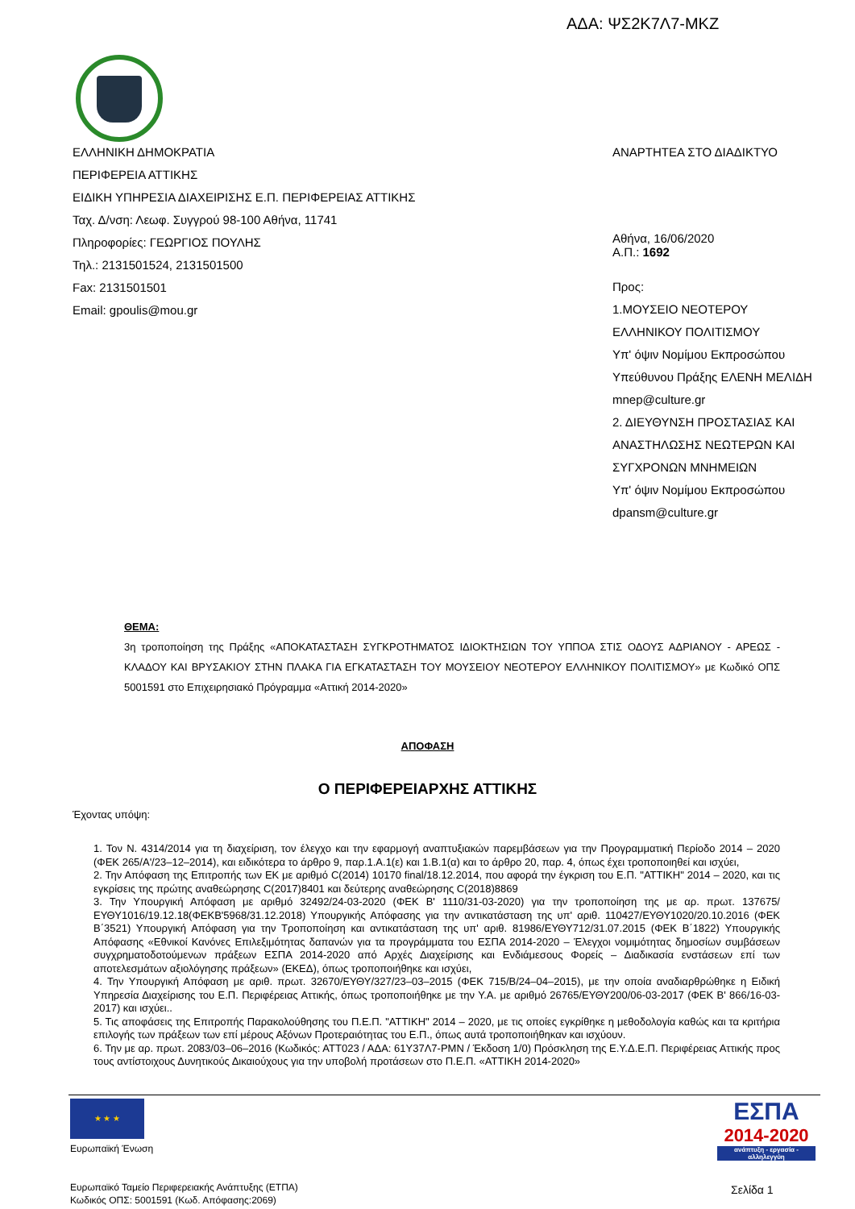ΑΔΑ: ΨΣ2Κ7Λ7-ΜΚΖ
ΕΛΛΗΝΙΚΗ ΔΗΜΟΚΡΑΤΙΑ
ΠΕΡΙΦΕΡΕΙΑ ΑΤΤΙΚΗΣ
ΕΙΔΙΚΗ ΥΠΗΡΕΣΙΑ ΔΙΑΧΕΙΡΙΣΗΣ Ε.Π. ΠΕΡΙΦΕΡΕΙΑΣ ΑΤΤΙΚΗΣ
Ταχ. Δ/νση: Λεωφ. Συγγρού 98-100 Αθήνα, 11741
Πληροφορίες: ΓΕΩΡΓΙΟΣ ΠΟΥΛΗΣ
Τηλ.: 2131501524, 2131501500
Fax: 2131501501
Email: gpoulis@mou.gr
ΑΝΑΡΤΗΤΕΑ ΣΤΟ ΔΙΑΔΙΚΤΥΟ
Αθήνα, 16/06/2020
Α.Π.: 1692
Προς:
1.ΜΟΥΣΕΙΟ ΝΕΟΤΕΡΟΥ
ΕΛΛΗΝΙΚΟΥ ΠΟΛΙΤΙΣΜΟΥ
Υπ' όψιν Νομίμου Εκπροσώπου
Υπεύθυνου Πράξης ΕΛΕΝΗ ΜΕΛΙΔΗ
mnep@culture.gr
2. ΔΙΕΥΘΥΝΣΗ ΠΡΟΣΤΑΣΙΑΣ ΚΑΙ
ΑΝΑΣΤΗΛΩΣΗΣ ΝΕΩΤΕΡΩΝ ΚΑΙ
ΣΥΓΧΡΟΝΩΝ ΜΝΗΜΕΙΩΝ
Υπ' όψιν Νομίμου Εκπροσώπου
dpansm@culture.gr
ΘΕΜΑ:
3η τροποποίηση της Πράξης «ΑΠΟΚΑΤΑΣΤΑΣΗ ΣΥΓΚΡΟΤΗΜΑΤΟΣ ΙΔΙΟΚΤΗΣΙΩΝ ΤΟΥ ΥΠΠΟΑ ΣΤΙΣ ΟΔΟΥΣ ΑΔΡΙΑΝΟΥ - ΑΡΕΩΣ - ΚΛΑΔΟΥ ΚΑΙ ΒΡΥΣΑΚΙΟΥ ΣΤΗΝ ΠΛΑΚΑ ΓΙΑ ΕΓΚΑΤΑΣΤΑΣΗ ΤΟΥ ΜΟΥΣΕΙΟΥ ΝΕΟΤΕΡΟΥ ΕΛΛΗΝΙΚΟΥ ΠΟΛΙΤΙΣΜΟΥ» με Κωδικό ΟΠΣ 5001591 στο Επιχειρησιακό Πρόγραμμα «Αττική 2014-2020»
ΑΠΟΦΑΣΗ
Ο ΠΕΡΙΦΕΡΕΙΑΡΧΗΣ ΑΤΤΙΚΗΣ
Έχοντας υπόψη:
1. Τον Ν. 4314/2014 για τη διαχείριση, τον έλεγχο και την εφαρμογή αναπτυξιακών παρεμβάσεων για την Προγραμματική Περίοδο 2014 – 2020 (ΦΕΚ 265/Α'/23–12–2014), και ειδικότερα το άρθρο 9, παρ.1.Α.1(ε) και 1.Β.1(α) και το άρθρο 20, παρ. 4, όπως έχει τροποποιηθεί και ισχύει,
2. Την Απόφαση της Επιτροπής των ΕΚ με αριθμό C(2014) 10170 final/18.12.2014, που αφορά την έγκριση του Ε.Π. "ΑΤΤΙΚΗ" 2014 – 2020, και τις εγκρίσεις της πρώτης αναθεώρησης C(2017)8401 και δεύτερης αναθεώρησης C(2018)8869
3. Την Υπουργική Απόφαση με αριθμό 32492/24-03-2020 (ΦΕΚ Β' 1110/31-03-2020) για την τροποποίηση της με αρ. πρωτ. 137675/ΕΥΘΥ1016/19.12.18(ΦΕΚΒ'5968/31.12.2018) Υπουργικής Απόφασης για την αντικατάσταση της υπ' αριθ. 110427/ΕΥΘΥ1020/20.10.2016 (ΦΕΚ Β΄3521) Υπουργική Απόφαση για την Τροποποίηση και αντικατάσταση της υπ' αριθ. 81986/ΕΥΘΥ712/31.07.2015 (ΦΕΚ Β΄1822) Υπουργικής Απόφασης «Εθνικοί Κανόνες Επιλεξιμότητας δαπανών για τα προγράμματα του ΕΣΠΑ 2014-2020 – Έλεγχοι νομιμότητας δημοσίων συμβάσεων συγχρηματοδοτούμενων πράξεων ΕΣΠΑ 2014-2020 από Αρχές Διαχείρισης και Ενδιάμεσους Φορείς – Διαδικασία ενστάσεων επί των αποτελεσμάτων αξιολόγησης πράξεων» (ΕΚΕΔ), όπως τροποποιήθηκε και ισχύει,
4. Την Υπουργική Απόφαση με αριθ. πρωτ. 32670/ΕΥΘΥ/327/23–03–2015 (ΦΕΚ 715/Β/24–04–2015), με την οποία αναδιαρθρώθηκε η Ειδική Υπηρεσία Διαχείρισης του Ε.Π. Περιφέρειας Αττικής, όπως τροποποιήθηκε με την Υ.Α. με αριθμό 26765/ΕΥΘΥ200/06-03-2017 (ΦΕΚ Β' 866/16-03-2017) και ισχύει..
5. Τις αποφάσεις της Επιτροπής Παρακολούθησης του Π.Ε.Π. "ΑΤΤΙΚΗ" 2014 – 2020, με τις οποίες εγκρίθηκε η μεθοδολογία καθώς και τα κριτήρια επιλογής των πράξεων των επί μέρους Αξόνων Προτεραιότητας του Ε.Π., όπως αυτά τροποποιήθηκαν και ισχύουν.
6. Την με αρ. πρωτ. 2083/03–06–2016 (Κωδικός: ΑΤΤ023 / ΑΔΑ: 61Υ37Λ7-ΡΜΝ / Έκδοση 1/0) Πρόσκληση της Ε.Υ.Δ.Ε.Π. Περιφέρειας Αττικής προς τους αντίστοιχους Δυνητικούς Δικαιούχους για την υποβολή προτάσεων στο Π.Ε.Π. «ΑΤΤΙΚΗ 2014-2020»
★ ★ ★
Ευρωπαϊκή Ένωση
Ευρωπαϊκό Ταμείο Περιφερειακής Ανάπτυξης (ΕΤΠΑ)
Κωδικός ΟΠΣ: 5001591 (Κωδ. Απόφασης:2069)
ΕΣΠΑ
2014-2020
ανάπτυξη - εργασία - αλληλεγγύη
Σελίδα 1